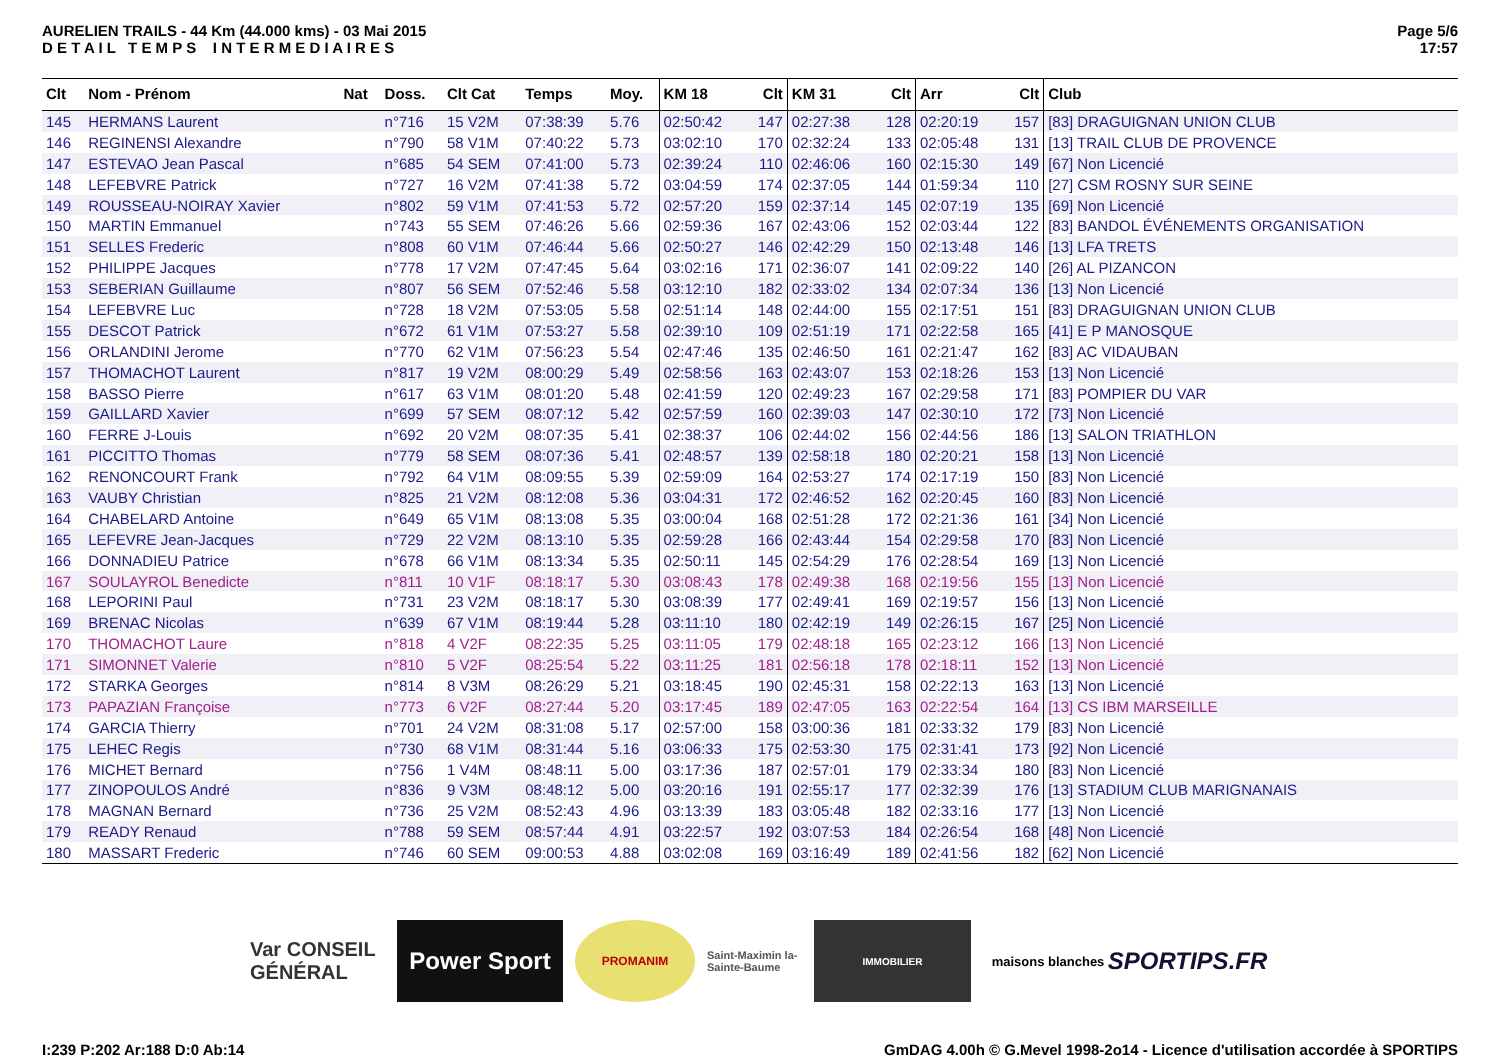AURELIEN TRAILS - 44 Km (44.000 kms) - 03 Mai 2015
D E T A I L T E M P S I N T E R M E D I A I R E S
Page 5/6
17:57
| Clt | Nom - Prénom | Nat | Doss. | Clt Cat | Temps | Moy. | KM 18 | Clt | KM 31 | Clt | Arr | Clt | Club |
| --- | --- | --- | --- | --- | --- | --- | --- | --- | --- | --- | --- | --- | --- |
| 145 | HERMANS Laurent | | n°716 | 15 V2M | 07:38:39 | 5.76 | 02:50:42 | 147 | 02:27:38 | 128 | 02:20:19 | 157 | [83] DRAGUIGNAN UNION CLUB |
| 146 | REGINENSI Alexandre | | n°790 | 58 V1M | 07:40:22 | 5.73 | 03:02:10 | 170 | 02:32:24 | 133 | 02:05:48 | 131 | [13] TRAIL CLUB DE PROVENCE |
| 147 | ESTEVAO Jean Pascal | | n°685 | 54 SEM | 07:41:00 | 5.73 | 02:39:24 | 110 | 02:46:06 | 160 | 02:15:30 | 149 | [67] Non Licencié |
| 148 | LEFEBVRE Patrick | | n°727 | 16 V2M | 07:41:38 | 5.72 | 03:04:59 | 174 | 02:37:05 | 144 | 01:59:34 | 110 | [27] CSM ROSNY SUR SEINE |
| 149 | ROUSSEAU-NOIRAY Xavier | | n°802 | 59 V1M | 07:41:53 | 5.72 | 02:57:20 | 159 | 02:37:14 | 145 | 02:07:19 | 135 | [69] Non Licencié |
| 150 | MARTIN Emmanuel | | n°743 | 55 SEM | 07:46:26 | 5.66 | 02:59:36 | 167 | 02:43:06 | 152 | 02:03:44 | 122 | [83] BANDOL ÉVÉNEMENTS ORGANISATION |
| 151 | SELLES Frederic | | n°808 | 60 V1M | 07:46:44 | 5.66 | 02:50:27 | 146 | 02:42:29 | 150 | 02:13:48 | 146 | [13] LFA TRETS |
| 152 | PHILIPPE Jacques | | n°778 | 17 V2M | 07:47:45 | 5.64 | 03:02:16 | 171 | 02:36:07 | 141 | 02:09:22 | 140 | [26] AL PIZANCON |
| 153 | SEBERIAN Guillaume | | n°807 | 56 SEM | 07:52:46 | 5.58 | 03:12:10 | 182 | 02:33:02 | 134 | 02:07:34 | 136 | [13] Non Licencié |
| 154 | LEFEBVRE Luc | | n°728 | 18 V2M | 07:53:05 | 5.58 | 02:51:14 | 148 | 02:44:00 | 155 | 02:17:51 | 151 | [83] DRAGUIGNAN UNION CLUB |
| 155 | DESCOT Patrick | | n°672 | 61 V1M | 07:53:27 | 5.58 | 02:39:10 | 109 | 02:51:19 | 171 | 02:22:58 | 165 | [41] E P MANOSQUE |
| 156 | ORLANDINI Jerome | | n°770 | 62 V1M | 07:56:23 | 5.54 | 02:47:46 | 135 | 02:46:50 | 161 | 02:21:47 | 162 | [83] AC VIDAUBAN |
| 157 | THOMACHOT Laurent | | n°817 | 19 V2M | 08:00:29 | 5.49 | 02:58:56 | 163 | 02:43:07 | 153 | 02:18:26 | 153 | [13] Non Licencié |
| 158 | BASSO Pierre | | n°617 | 63 V1M | 08:01:20 | 5.48 | 02:41:59 | 120 | 02:49:23 | 167 | 02:29:58 | 171 | [83] POMPIER DU VAR |
| 159 | GAILLARD Xavier | | n°699 | 57 SEM | 08:07:12 | 5.42 | 02:57:59 | 160 | 02:39:03 | 147 | 02:30:10 | 172 | [73] Non Licencié |
| 160 | FERRE J-Louis | | n°692 | 20 V2M | 08:07:35 | 5.41 | 02:38:37 | 106 | 02:44:02 | 156 | 02:44:56 | 186 | [13] SALON TRIATHLON |
| 161 | PICCITTO Thomas | | n°779 | 58 SEM | 08:07:36 | 5.41 | 02:48:57 | 139 | 02:58:18 | 180 | 02:20:21 | 158 | [13] Non Licencié |
| 162 | RENONCOURT Frank | | n°792 | 64 V1M | 08:09:55 | 5.39 | 02:59:09 | 164 | 02:53:27 | 174 | 02:17:19 | 150 | [83] Non Licencié |
| 163 | VAUBY Christian | | n°825 | 21 V2M | 08:12:08 | 5.36 | 03:04:31 | 172 | 02:46:52 | 162 | 02:20:45 | 160 | [83] Non Licencié |
| 164 | CHABELARD Antoine | | n°649 | 65 V1M | 08:13:08 | 5.35 | 03:00:04 | 168 | 02:51:28 | 172 | 02:21:36 | 161 | [34] Non Licencié |
| 165 | LEFEVRE Jean-Jacques | | n°729 | 22 V2M | 08:13:10 | 5.35 | 02:59:28 | 166 | 02:43:44 | 154 | 02:29:58 | 170 | [83] Non Licencié |
| 166 | DONNADIEU Patrice | | n°678 | 66 V1M | 08:13:34 | 5.35 | 02:50:11 | 145 | 02:54:29 | 176 | 02:28:54 | 169 | [13] Non Licencié |
| 167 | SOULAYROL Benedicte | | n°811 | 10 V1F | 08:18:17 | 5.30 | 03:08:43 | 178 | 02:49:38 | 168 | 02:19:56 | 155 | [13] Non Licencié |
| 168 | LEPORINI Paul | | n°731 | 23 V2M | 08:18:17 | 5.30 | 03:08:39 | 177 | 02:49:41 | 169 | 02:19:57 | 156 | [13] Non Licencié |
| 169 | BRENAC Nicolas | | n°639 | 67 V1M | 08:19:44 | 5.28 | 03:11:10 | 180 | 02:42:19 | 149 | 02:26:15 | 167 | [25] Non Licencié |
| 170 | THOMACHOT Laure | | n°818 | 4 V2F | 08:22:35 | 5.25 | 03:11:05 | 179 | 02:48:18 | 165 | 02:23:12 | 166 | [13] Non Licencié |
| 171 | SIMONNET Valerie | | n°810 | 5 V2F | 08:25:54 | 5.22 | 03:11:25 | 181 | 02:56:18 | 178 | 02:18:11 | 152 | [13] Non Licencié |
| 172 | STARKA Georges | | n°814 | 8 V3M | 08:26:29 | 5.21 | 03:18:45 | 190 | 02:45:31 | 158 | 02:22:13 | 163 | [13] Non Licencié |
| 173 | PAPAZIAN Françoise | | n°773 | 6 V2F | 08:27:44 | 5.20 | 03:17:45 | 189 | 02:47:05 | 163 | 02:22:54 | 164 | [13] CS IBM MARSEILLE |
| 174 | GARCIA Thierry | | n°701 | 24 V2M | 08:31:08 | 5.17 | 02:57:00 | 158 | 03:00:36 | 181 | 02:33:32 | 179 | [83] Non Licencié |
| 175 | LEHEC Regis | | n°730 | 68 V1M | 08:31:44 | 5.16 | 03:06:33 | 175 | 02:53:30 | 175 | 02:31:41 | 173 | [92] Non Licencié |
| 176 | MICHET Bernard | | n°756 | 1 V4M | 08:48:11 | 5.00 | 03:17:36 | 187 | 02:57:01 | 179 | 02:33:34 | 180 | [83] Non Licencié |
| 177 | ZINOPOULOS André | | n°836 | 9 V3M | 08:48:12 | 5.00 | 03:20:16 | 191 | 02:55:17 | 177 | 02:32:39 | 176 | [13] STADIUM CLUB MARIGNANAIS |
| 178 | MAGNAN Bernard | | n°736 | 25 V2M | 08:52:43 | 4.96 | 03:13:39 | 183 | 03:05:48 | 182 | 02:33:16 | 177 | [13] Non Licencié |
| 179 | READY Renaud | | n°788 | 59 SEM | 08:57:44 | 4.91 | 03:22:57 | 192 | 03:07:53 | 184 | 02:26:54 | 168 | [48] Non Licencié |
| 180 | MASSART Frederic | | n°746 | 60 SEM | 09:00:53 | 4.88 | 03:02:08 | 169 | 03:16:49 | 189 | 02:41:56 | 182 | [62] Non Licencié |
Var CONSEIL GÉNÉRAL
Power Sport
PROMANIM Saint-Maximin la-Sainte-Baume
IMMOBILIER
maisons blanches
SPORTIPS.FR
I:239 P:202 Ar:188 D:0 Ab:14 GmDAG 4.00h © G.Mevel 1998-2o14 - Licence d'utilisation accordée à SPORTIPS